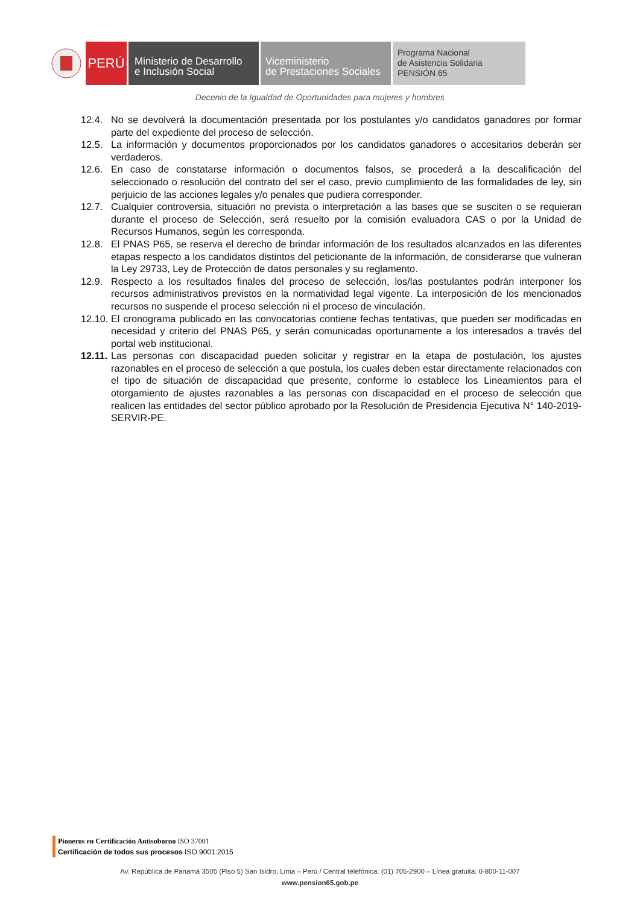PERÚ
Ministerio de Desarrollo
e Inclusión Social
Viceministerio
de Prestaciones Sociales
Programa Nacional
de Asistencia Solidaria
PENSIÓN 65
Decenio de la Igualdad de Oportunidades para mujeres y hombres
12.4. No se devolverá la documentación presentada por los postulantes y/o candidatos ganadores por formar parte del expediente del proceso de selección.
12.5. La información y documentos proporcionados por los candidatos ganadores o accesitarios deberán ser verdaderos.
12.6. En caso de constatarse información o documentos falsos, se procederá a la descalificación del seleccionado o resolución del contrato del ser el caso, previo cumplimiento de las formalidades de ley, sin perjuicio de las acciones legales y/o penales que pudiera corresponder.
12.7. Cualquier controversia, situación no prevista o interpretación a las bases que se susciten o se requieran durante el proceso de Selección, será resuelto por la comisión evaluadora CAS o por la Unidad de Recursos Humanos, según les corresponda.
12.8. El PNAS P65, se reserva el derecho de brindar información de los resultados alcanzados en las diferentes etapas respecto a los candidatos distintos del peticionante de la información, de considerarse que vulneran la Ley 29733, Ley de Protección de datos personales y su reglamento.
12.9. Respecto a los resultados finales del proceso de selección, los/las postulantes podrán interponer los recursos administrativos previstos en la normatividad legal vigente. La interposición de los mencionados recursos no suspende el proceso selección ni el proceso de vinculación.
12.10. El cronograma publicado en las convocatorias contiene fechas tentativas, que pueden ser modificadas en necesidad y criterio del PNAS P65, y serán comunicadas oportunamente a los interesados a través del portal web institucional.
12.11. Las personas con discapacidad pueden solicitar y registrar en la etapa de postulación, los ajustes razonables en el proceso de selección a que postula, los cuales deben estar directamente relacionados con el tipo de situación de discapacidad que presente, conforme lo establece los Lineamientos para el otorgamiento de ajustes razonables a las personas con discapacidad en el proceso de selección que realicen las entidades del sector público aprobado por la Resolución de Presidencia Ejecutiva N° 140-2019-SERVIR-PE.
Pioneros en Certificación Antisoborno ISO 37001
Certificación de todos sus procesos ISO 9001:2015
Av. República de Panamá 3505 (Piso 5) San Isidro, Lima – Perú / Central telefónica: (01) 705-2900 – Línea gratuita: 0-800-11-007
www.pension65.gob.pe